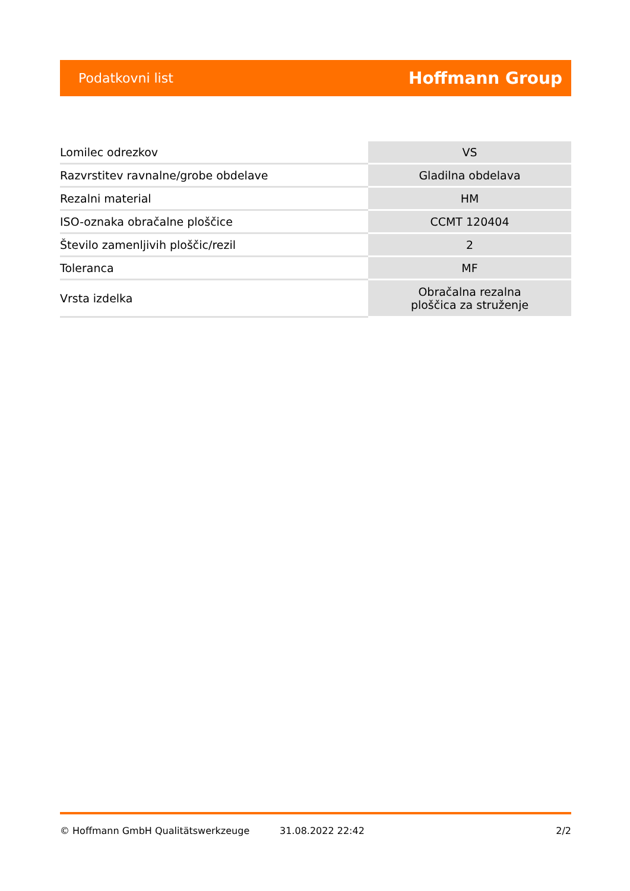Podatkovni list Hoffmann Group
| Lomilec odrezkov | VS |
| Razvrstitev ravnalne/grobe obdelave | Gladilna obdelava |
| Rezalni material | HM |
| ISO-oznaka obračalne ploščice | CCMT 120404 |
| Število zamenljivih ploščic/rezil | 2 |
| Toleranca | MF |
| Vrsta izdelka | Obračalna rezalna ploščica za struženje |
© Hoffmann GmbH Qualitätswerkzeuge 31.08.2022 22:42 2/2